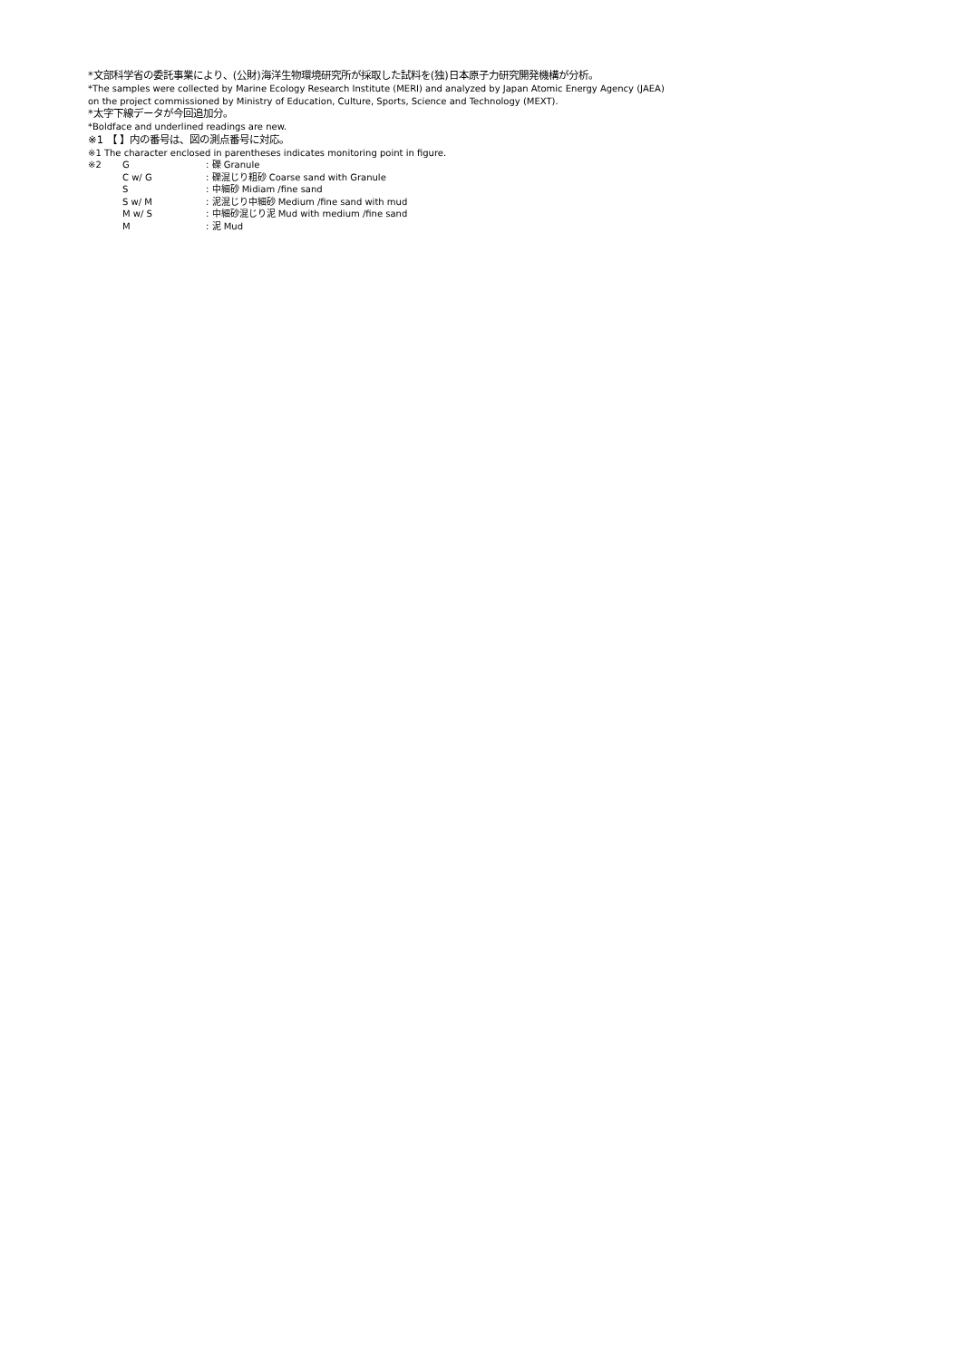*文部科学省の委託事業により、(公財)海洋生物環境研究所が採取した試料を(独)日本原子力研究開発機構が分析。
*The samples were collected by Marine Ecology Research Institute (MERI) and analyzed by Japan Atomic Energy Agency (JAEA)
on the project commissioned by Ministry of Education, Culture, Sports, Science and Technology (MEXT).
*太字下線データが今回追加分。
*Boldface and underlined readings are new.
※1 【 】内の番号は、図の測点番号に対応。
※1 The character enclosed in parentheses indicates monitoring point in figure.
| ※2 | G | : 礫 Granule |
| | C w/ G | : 礫混じり粗砂 Coarse sand with Granule |
| | S | : 中細砂 Midiam /fine sand |
| | S w/ M | : 泥混じり中細砂 Medium /fine sand with mud |
| | M w/ S | : 中細砂混じり泥 Mud with medium /fine sand |
| | M | : 泥 Mud |